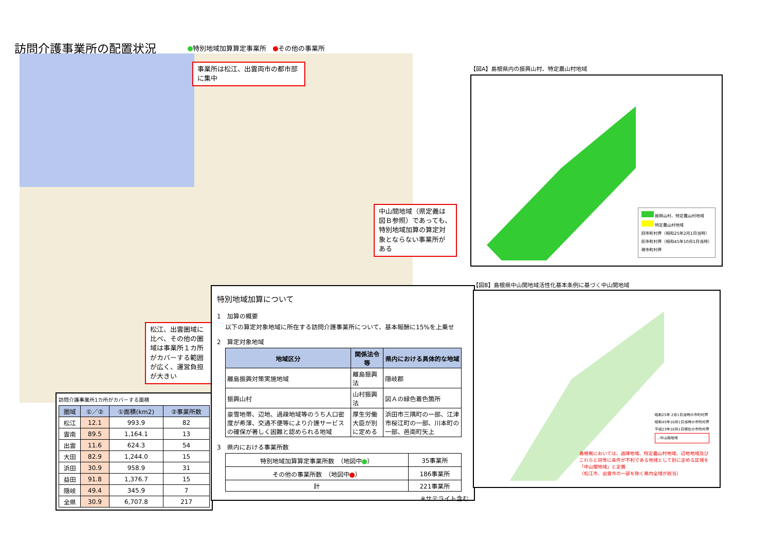訪問介護事業所の配置状況
特別地域加算算定事業所　 その他の事業所
事業所は松江、出雲両市の都市部に集中
中山間地域（県定義は図Ｂ参照）であっても、特別地域加算の算定対象とならない事業所がある
松江、出雲圏域に比べ、その他の圏域は事業所１カ所がカバーする範囲が広く、運営負担が大きい
訪問介護事業所1カ所がカバーする面積
| 圏域 | ①／② | ①面積(km2) | ②事業所数 |
| --- | --- | --- | --- |
| 松江 | 12.1 | 993.9 | 82 |
| 雲南 | 89.5 | 1,164.1 | 13 |
| 出雲 | 11.6 | 624.3 | 54 |
| 大田 | 82.9 | 1,244.0 | 15 |
| 浜田 | 30.9 | 958.9 | 31 |
| 益田 | 91.8 | 1,376.7 | 15 |
| 隠岐 | 49.4 | 345.9 | 7 |
| 全県 | 30.9 | 6,707.8 | 217 |
特別地域加算について
1　加算の概要
以下の算定対象地域に所在する訪問介護事業所について、基本報酬に15%を上乗せ
2　算定対象地域
| 地域区分 | 関係法令等 | 県内における具体的な地域 |
| --- | --- | --- |
| 離島振興対策実施地域 | 離島振興法 | 隠岐郡 |
| 振興山村 | 山村振興法 | 図Ａの緑色着色箇所 |
| 豪雪地帯、辺地、過疎地域等のうち人口密度が希薄、交通不便等により介護サービスの確保が著しく困難と認められる地域 | 厚生労働大臣が別に定める | 浜田市三隅町の一部、江津市桜江町の一部、川本町の一部、邑南町矢上 |
3　県内における事業所数
| 特別地域加算算定事業所数 （地図中 ） | 35事業所 |
| その他の事業所数 （地図中 ） | 186事業所 |
| 計 | 221事業所 |
※サテライト含む
【図A】島根県内の振興山村、特定農山村地域
振興山村、特定農山村地域
特定農山村地域
旧市町村界（昭和25年2月1日当時）
前市町村界（昭和45年10月1日当時）
現市町村界
【図B】島根県中山間地域活性化基本条例に基づく中山間地域
昭和25年 2月1日当時の市町村界
昭和45年10月1日当時の市町村界
平成23年10月1日現在の市町村界
…中山間地域
島根県においては、過疎地域、特定農山村地域、辺地地域及びこれらと同等に条件が不利である地域として別に定める区域を「中山間地域」と定義
（松江市、出雲市の一部を除く県内全域が該当）